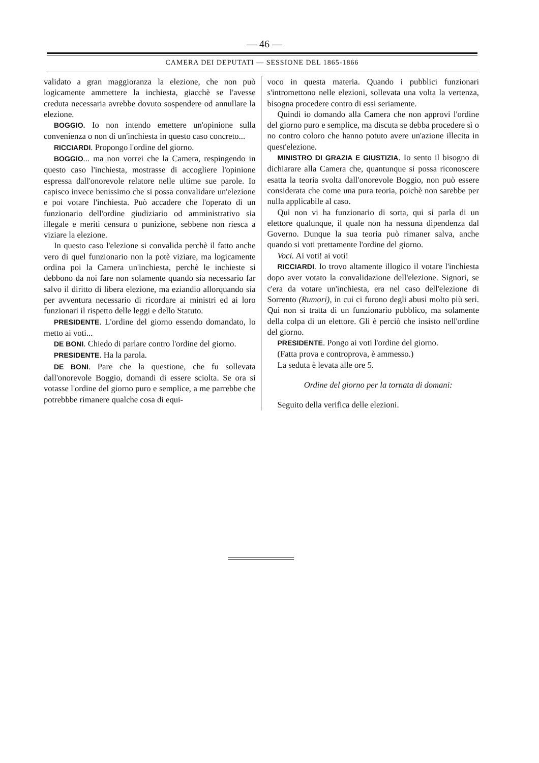— 46 —
CAMERA DEI DEPUTATI — SESSIONE DEL 1865-1866
validato a gran maggioranza la elezione, che non può logicamente ammettere la inchiesta, giacchè se l'avesse creduta necessaria avrebbe dovuto sospendere od annullare la elezione.
BOGGIO. Io non intendo emettere un'opinione sulla convenienza o non di un'inchiesta in questo caso concreto...
RICCIARDI. Propongo l'ordine del giorno.
BOGGIO... ma non vorrei che la Camera, respingendo in questo caso l'inchiesta, mostrasse di accogliere l'opinione espressa dall'onorevole relatore nelle ultime sue parole. Io capisco invece benissimo che si possa convalidare un'elezione e poi votare l'inchiesta. Può accadere che l'operato di un funzionario dell'ordine giudiziario od amministrativo sia illegale e meriti censura o punizione, sebbene non riesca a viziare la elezione.
In questo caso l'elezione si convalida perchè il fatto anche vero di quel funzionario non la potè viziare, ma logicamente ordina poi la Camera un'inchiesta, perchè le inchieste si debbono da noi fare non solamente quando sia necessario far salvo il diritto di libera elezione, ma eziandio allorquando sia per avventura necessario di ricordare ai ministri ed ai loro funzionari il rispetto delle leggi e dello Statuto.
PRESIDENTE. L'ordine del giorno essendo domandato, lo metto ai voti...
DE BONI. Chiedo di parlare contro l'ordine del giorno.
PRESIDENTE. Ha la parola.
DE BONI. Pare che la questione, che fu sollevata dall'onorevole Boggio, domandi di essere sciolta. Se ora si votasse l'ordine del giorno puro e semplice, a me parrebbe che potrebbbe rimanere qualche cosa di equi-
voco in questa materia. Quando i pubblici funzionari s'intromettono nelle elezioni, sollevata una volta la vertenza, bisogna procedere contro di essi seriamente.
Quindi io domando alla Camera che non approvi l'ordine del giorno puro e semplice, ma discuta se debba procedere sì o no contro coloro che hanno potuto avere un'azione illecita in quest'elezione.
MINISTRO DI GRAZIA E GIUSTIZIA. Io sento il bisogno di dichiarare alla Camera che, quantunque si possa riconoscere esatta la teoria svolta dall'onorevole Boggio, non può essere considerata che come una pura teoria, poichè non sarebbe per nulla applicabile al caso.
Qui non vi ha funzionario di sorta, qui si parla di un elettore qualunque, il quale non ha nessuna dipendenza dal Governo. Dunque la sua teoria può rimaner salva, anche quando si voti prettamente l'ordine del giorno.
Voci. Ai voti! ai voti!
RICCIARDI. Io trovo altamente illogico il votare l'inchiesta dopo aver votato la convalidazione dell'elezione. Signori, se c'era da votare un'inchiesta, era nel caso dell'elezione di Sorrento (Rumori), in cui ci furono degli abusi molto più seri. Qui non si tratta di un funzionario pubblico, ma solamente della colpa di un elettore. Gli è perciò che insisto nell'ordine del giorno.
PRESIDENTE. Pongo ai voti l'ordine del giorno.
(Fatta prova e controprova, è ammesso.)
La seduta è levata alle ore 5.
Ordine del giorno per la tornata di domani:
Seguito della verifica delle elezioni.